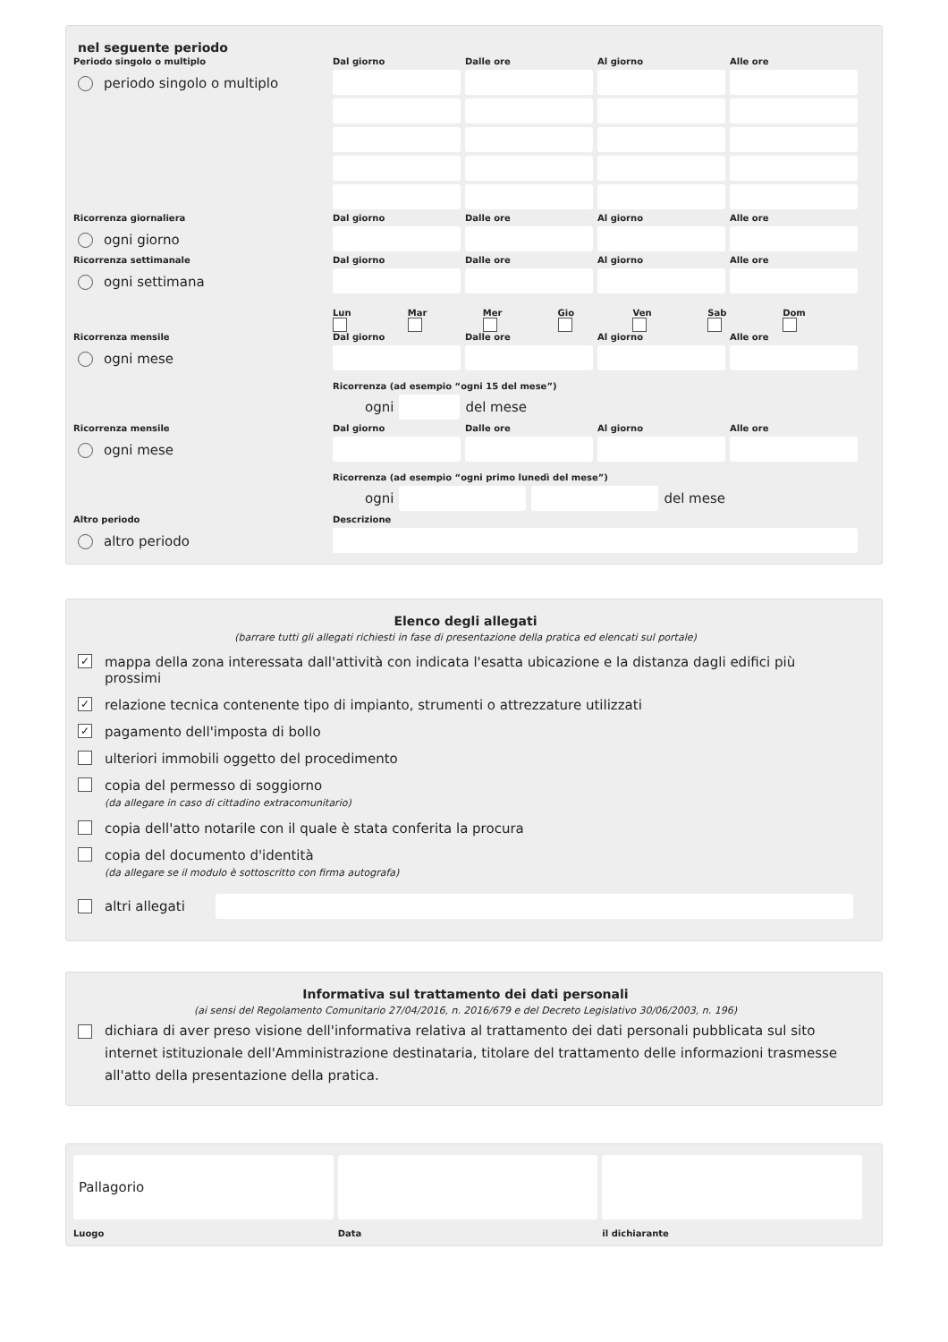nel seguente periodo
Periodo singolo o multiplo
periodo singolo o multiplo
Dal giorno Dalle ore Al giorno Alle ore
Ricorrenza giornaliera
ogni giorno
Dal giorno Dalle ore Al giorno Alle ore
Ricorrenza settimanale
ogni settimana
Dal giorno Dalle ore Al giorno Alle ore
Lun Mar Mer Gio Ven Sab Dom
Ricorrenza mensile
ogni mese
Dal giorno Dalle ore Al giorno Alle ore
Ricorrenza (ad esempio “ogni 15 del mese”)
ogni del mese
Ricorrenza mensile
ogni mese
Dal giorno Dalle ore Al giorno Alle ore
Ricorrenza (ad esempio “ogni primo lunedì del mese”)
ogni del mese
Altro periodo
altro periodo
Descrizione
Elenco degli allegati
(barrare tutti gli allegati richiesti in fase di presentazione della pratica ed elencati sul portale)
✓ mappa della zona interessata dall'attività con indicata l'esatta ubicazione e la distanza dagli edifici più prossimi
✓ relazione tecnica contenente tipo di impianto, strumenti o attrezzature utilizzati
✓ pagamento dell'imposta di bollo
ulteriori immobili oggetto del procedimento
copia del permesso di soggiorno
(da allegare in caso di cittadino extracomunitario)
copia dell'atto notarile con il quale è stata conferita la procura
copia del documento d'identità
(da allegare se il modulo è sottoscritto con firma autografa)
altri allegati
Informativa sul trattamento dei dati personali
(ai sensi del Regolamento Comunitario 27/04/2016, n. 2016/679 e del Decreto Legislativo 30/06/2003, n. 196)
dichiara di aver preso visione dell'informativa relativa al trattamento dei dati personali pubblicata sul sito internet istituzionale dell'Amministrazione destinataria, titolare del trattamento delle informazioni trasmesse all'atto della presentazione della pratica.
Pallagorio
Luogo
Data il dichiarante